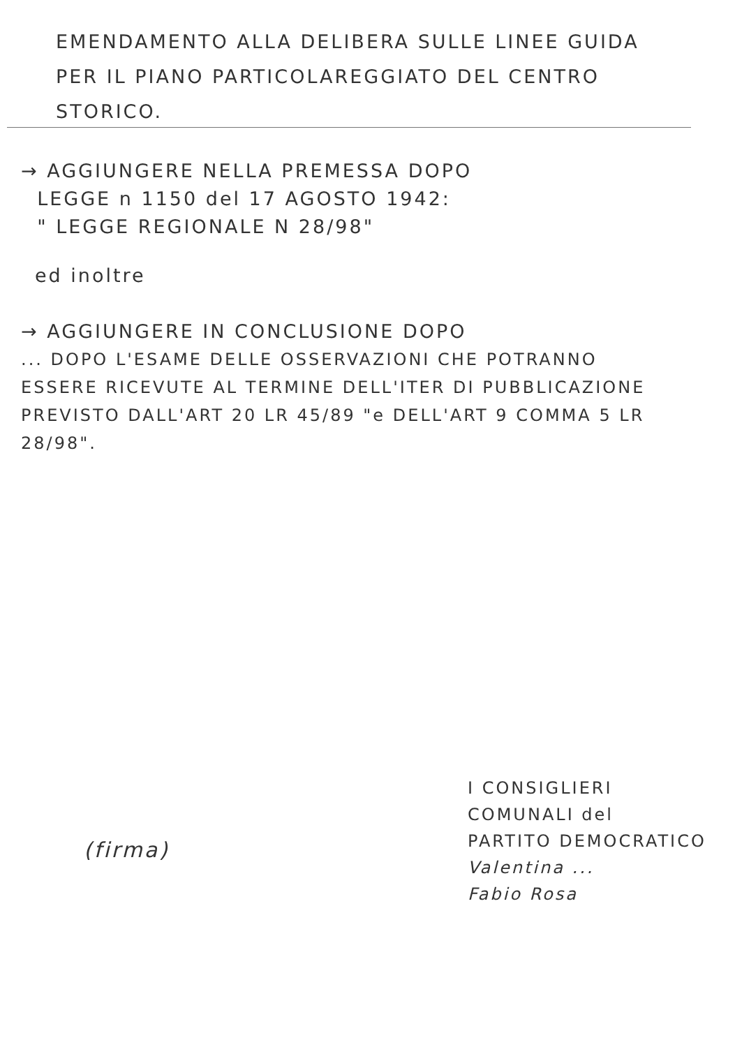EMENDAMENTO ALLA DELIBERA SULLE LINEE GUIDA PER IL PIANO PARTICOLAREGGIATO DEL CENTRO STORICO.
→ AGGIUNGERE NELLA PREMESSA DOPO
LEGGE n 1150 del 17 AGOSTO 1942:
" LEGGE REGIONALE N 28/98"
ed inoltre
→ AGGIUNGERE IN CONCLUSIONE DOPO
... DOPO L'ESAME DELLE OSSERVAZIONI CHE POTRANNO ESSERE RICEVUTE AL TERMINE DELL'ITER DI PUBBLICAZIONE PREVISTO DALL'ART 20 LR 45/89 "e DELL'ART 9 COMMA 5 LR 28/98".
I CONSIGLIERI
COMUNALI del
PARTITO DEMOCRATICO
Valentina ...
Fabio Rosa
(firma)